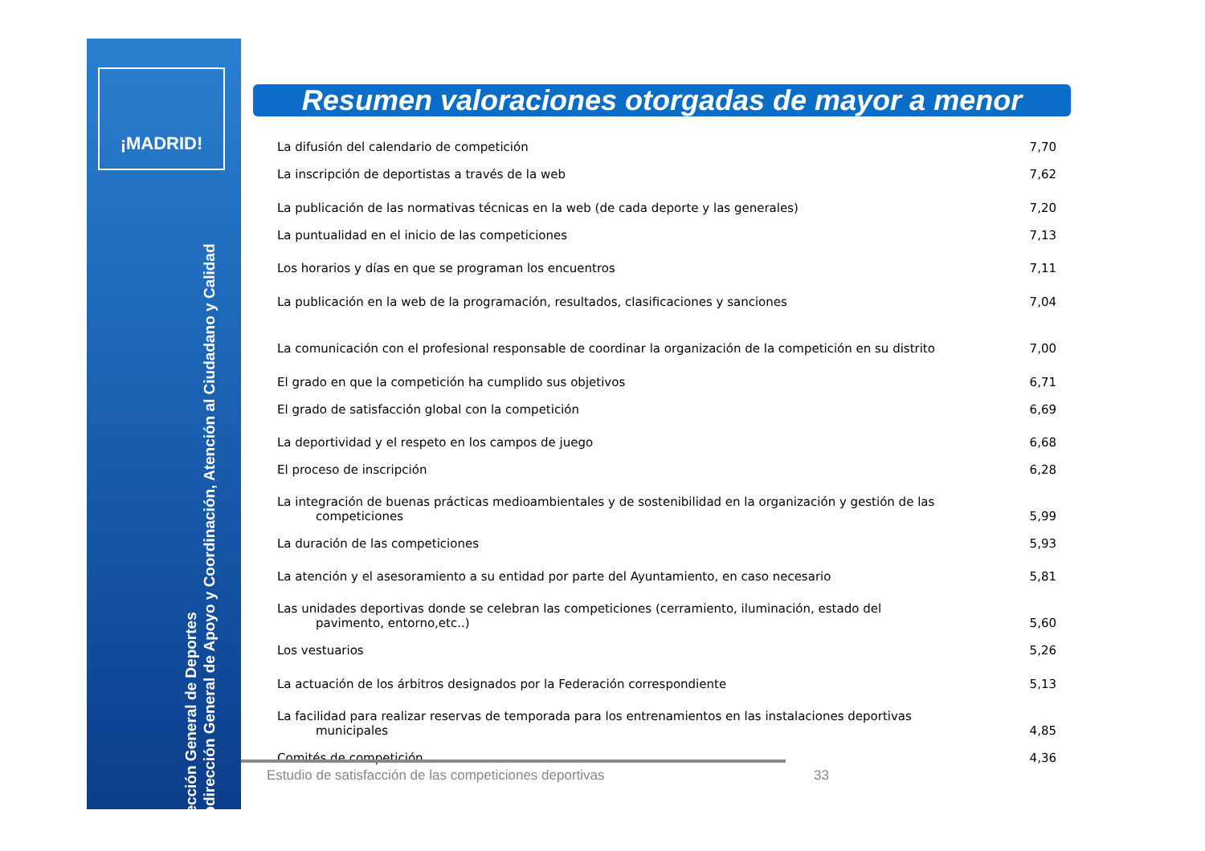¡MADRID!
Dirección General de Deportes
Subdirección General de Apoyo y Coordinación, Atención al Ciudadano y Calidad
Resumen valoraciones otorgadas de mayor a menor
| La difusión del calendario de competición | 7,70 |
| La inscripción de deportistas a través de la web | 7,62 |
| La publicación de las normativas técnicas en la web (de cada deporte y las generales) | 7,20 |
| La puntualidad en el inicio de las competiciones | 7,13 |
| Los horarios y días en que se programan los encuentros | 7,11 |
| La publicación en la web de la programación, resultados, clasificaciones y sanciones | 7,04 |
| La comunicación con el profesional responsable de coordinar la organización de la competición en su distrito | 7,00 |
| El grado en que la competición ha cumplido sus objetivos | 6,71 |
| El grado de satisfacción global con la competición | 6,69 |
| La deportividad y el respeto en los campos de juego | 6,68 |
| El proceso de inscripción | 6,28 |
| La integración de buenas prácticas medioambientales y de sostenibilidad en la organización y gestión de las competiciones | 5,99 |
| La duración de las competiciones | 5,93 |
| La atención y el asesoramiento a su entidad por parte del Ayuntamiento, en caso necesario | 5,81 |
| Las unidades deportivas donde se celebran las competiciones (cerramiento, iluminación, estado del pavimento, entorno,etc..) | 5,60 |
| Los vestuarios | 5,26 |
| La actuación de los árbitros designados por la Federación correspondiente | 5,13 |
| La facilidad para realizar reservas de temporada para los entrenamientos en las instalaciones deportivas municipales | 4,85 |
| Comités de competición | 4,36 |
Estudio de satisfacción de las competiciones deportivas 33